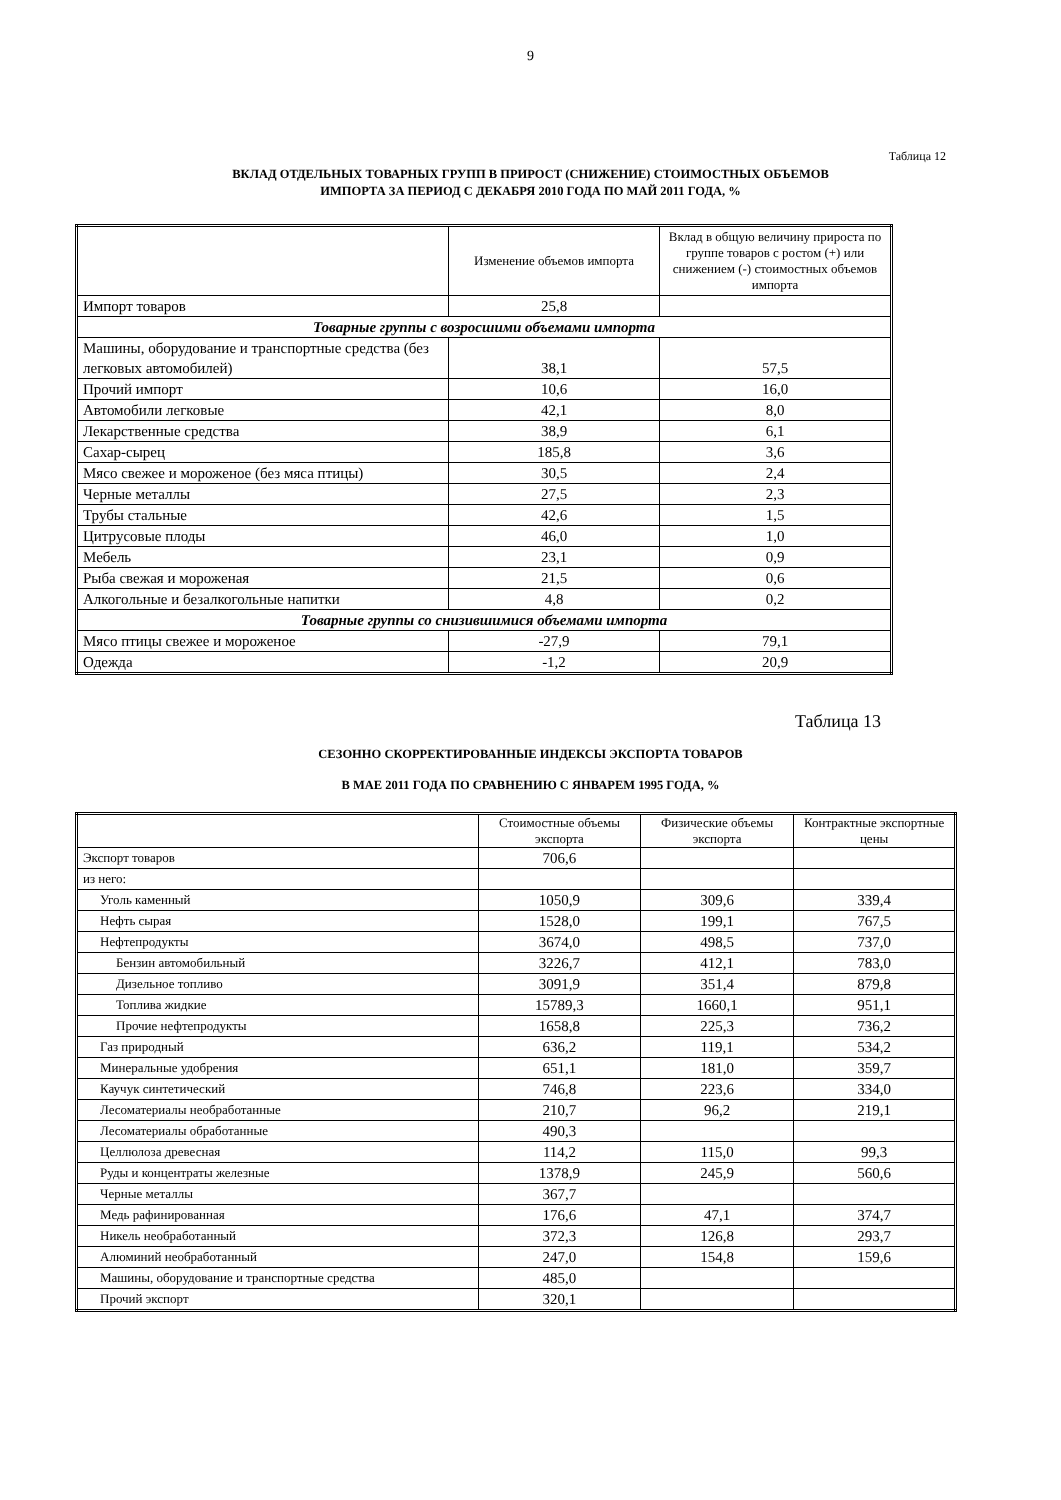9
Таблица 12
ВКЛАД ОТДЕЛЬНЫХ ТОВАРНЫХ ГРУПП В ПРИРОСТ (СНИЖЕНИЕ) СТОИМОСТНЫХ ОБЪЕМОВ
ИМПОРТА ЗА ПЕРИОД С ДЕКАБРЯ 2010 ГОДА ПО МАЙ 2011 ГОДА, %
| | Изменение объемов импорта | Вклад в общую величину прироста по группе товаров с ростом (+) или снижением (-) стоимостных объемов импорта |
| --- | --- | --- |
| Импорт товаров | 25,8 | |
| Товарные группы с возросшими объемами импорта | | |
| Машины, оборудование и транспортные средства (без легковых автомобилей) | 38,1 | 57,5 |
| Прочий импорт | 10,6 | 16,0 |
| Автомобили легковые | 42,1 | 8,0 |
| Лекарственные средства | 38,9 | 6,1 |
| Сахар-сырец | 185,8 | 3,6 |
| Мясо свежее и мороженое (без мяса птицы) | 30,5 | 2,4 |
| Черные металлы | 27,5 | 2,3 |
| Трубы стальные | 42,6 | 1,5 |
| Цитрусовые плоды | 46,0 | 1,0 |
| Мебель | 23,1 | 0,9 |
| Рыба свежая и мороженая | 21,5 | 0,6 |
| Алкогольные и безалкогольные напитки | 4,8 | 0,2 |
| Товарные группы со снизившимися объемами импорта | | |
| Мясо птицы свежее и мороженое | -27,9 | 79,1 |
| Одежда | -1,2 | 20,9 |
Таблица 13
СЕЗОННО СКОРРЕКТИРОВАННЫЕ ИНДЕКСЫ ЭКСПОРТА ТОВАРОВ
В МАЕ 2011 ГОДА ПО СРАВНЕНИЮ С ЯНВАРЕМ 1995 ГОДА, %
| | Стоимостные объемы экспорта | Физические объемы экспорта | Контрактные экспортные цены |
| --- | --- | --- | --- |
| Экспорт товаров | 706,6 | | |
| из него: | | | |
| Уголь каменный | 1050,9 | 309,6 | 339,4 |
| Нефть сырая | 1528,0 | 199,1 | 767,5 |
| Нефтепродукты | 3674,0 | 498,5 | 737,0 |
| Бензин автомобильный | 3226,7 | 412,1 | 783,0 |
| Дизельное топливо | 3091,9 | 351,4 | 879,8 |
| Топлива жидкие | 15789,3 | 1660,1 | 951,1 |
| Прочие нефтепродукты | 1658,8 | 225,3 | 736,2 |
| Газ природный | 636,2 | 119,1 | 534,2 |
| Минеральные удобрения | 651,1 | 181,0 | 359,7 |
| Каучук синтетический | 746,8 | 223,6 | 334,0 |
| Лесоматериалы необработанные | 210,7 | 96,2 | 219,1 |
| Лесоматериалы обработанные | 490,3 | | |
| Целлюлоза древесная | 114,2 | 115,0 | 99,3 |
| Руды и концентраты железные | 1378,9 | 245,9 | 560,6 |
| Черные металлы | 367,7 | | |
| Медь рафинированная | 176,6 | 47,1 | 374,7 |
| Никель необработанный | 372,3 | 126,8 | 293,7 |
| Алюминий необработанный | 247,0 | 154,8 | 159,6 |
| Машины, оборудование и транспортные средства | 485,0 | | |
| Прочий экспорт | 320,1 | | |